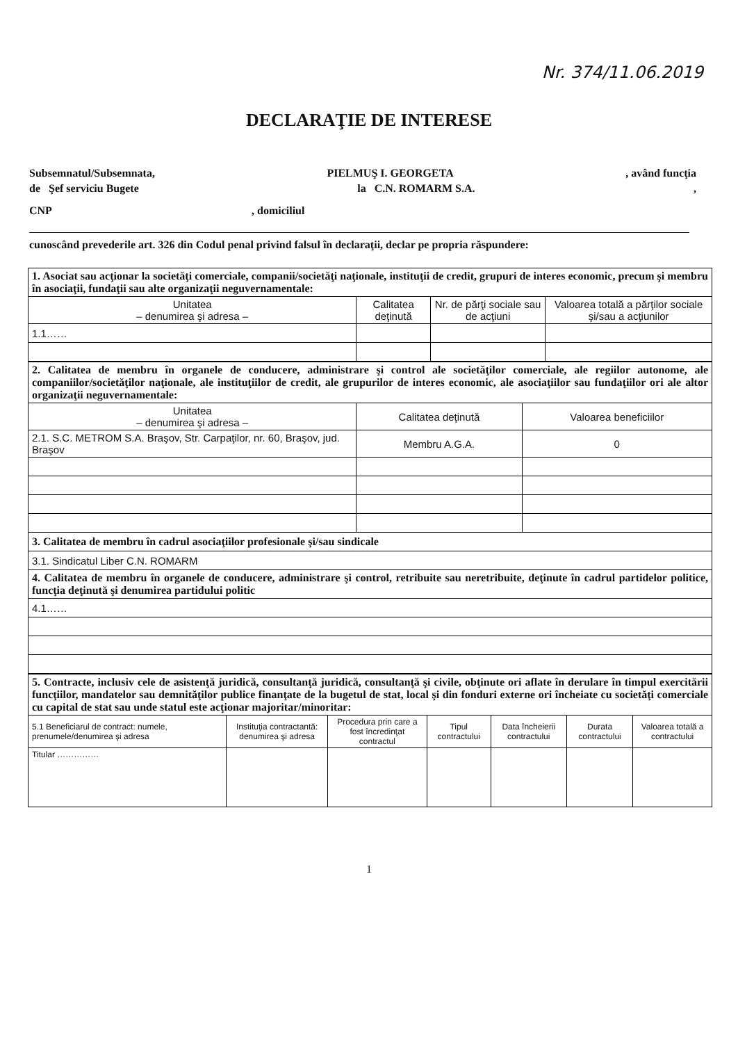Nr. 374/11.06.2019
DECLARAŢIE DE INTERESE
Subsemnatul/Subsemnata, PIELMUŞ I. GEORGETA, având funcţia
de Şef serviciu Bugete la C.N. ROMARM S.A.,
CNP, domiciliul
cunoscând prevederile art. 326 din Codul penal privind falsul în declaraţii, declar pe propria răspundere:
| 1. Asociat sau acţionar la societăţi comerciale, companii/societăţi naţionale, instituţii de credit, grupuri de interes economic, precum şi membru în asociaţii, fundaţii sau alte organizaţii neguvernamentale: | | | |
| Unitatea – denumirea şi adresa – | Calitatea deţinută | Nr. de părţi sociale sau de acţiuni | Valoarea totală a părţilor sociale şi/sau a acţiunilor |
| 1.1…… | | | |
| 2. Calitatea de membru în organele de conducere, administrare şi control ale societăţilor comerciale, ale regiilor autonome, ale companiilor/societăţilor naţionale, ale instituţiilor de credit, ale grupurilor de interes economic, ale asociaţiilor sau fundaţiilor ori ale altor organizaţii neguvernamentale: | | |
| Unitatea – denumirea şi adresa – | Calitatea deţinută | Valoarea beneficiilor |
| 2.1. S.C. METROM S.A. Braşov, Str. Carpaţilor, nr. 60, Braşov, jud. Braşov | Membru A.G.A. | 0 |
| 3. Calitatea de membru în cadrul asociaţiilor profesionale şi/sau sindicale | | |
| 3.1. Sindicatul Liber C.N. ROMARM | | |
| 4. Calitatea de membru în organele de conducere, administrare şi control, retribuite sau neretribuite, deţinute în cadrul partidelor politice, funcţia deţinută şi denumirea partidului politic | | |
| 4.1…… | | |
| 5. Contracte, inclusiv cele de asistenţă juridică, consultanţă juridică, consultanţă şi civile, obţinute ori aflate în derulare în timpul exercitării funcţiilor, mandatelor sau demnităţilor publice finanţate de la bugetul de stat, local şi din fonduri externe ori încheiate cu societăţi comerciale cu capital de stat sau unde statul este acţionar majoritar/minoritar: | | | | | | |
| 5.1 Beneficiarul de contract: numele, prenumele/denumirea şi adresa | Instituţia contractantă: denumirea şi adresa | Procedura prin care a fost încredinţat contractul | Tipul contractului | Data încheierii contractului | Durata contractului | Valoarea totală a contractului |
| Titular …………… | | | | | | |
1